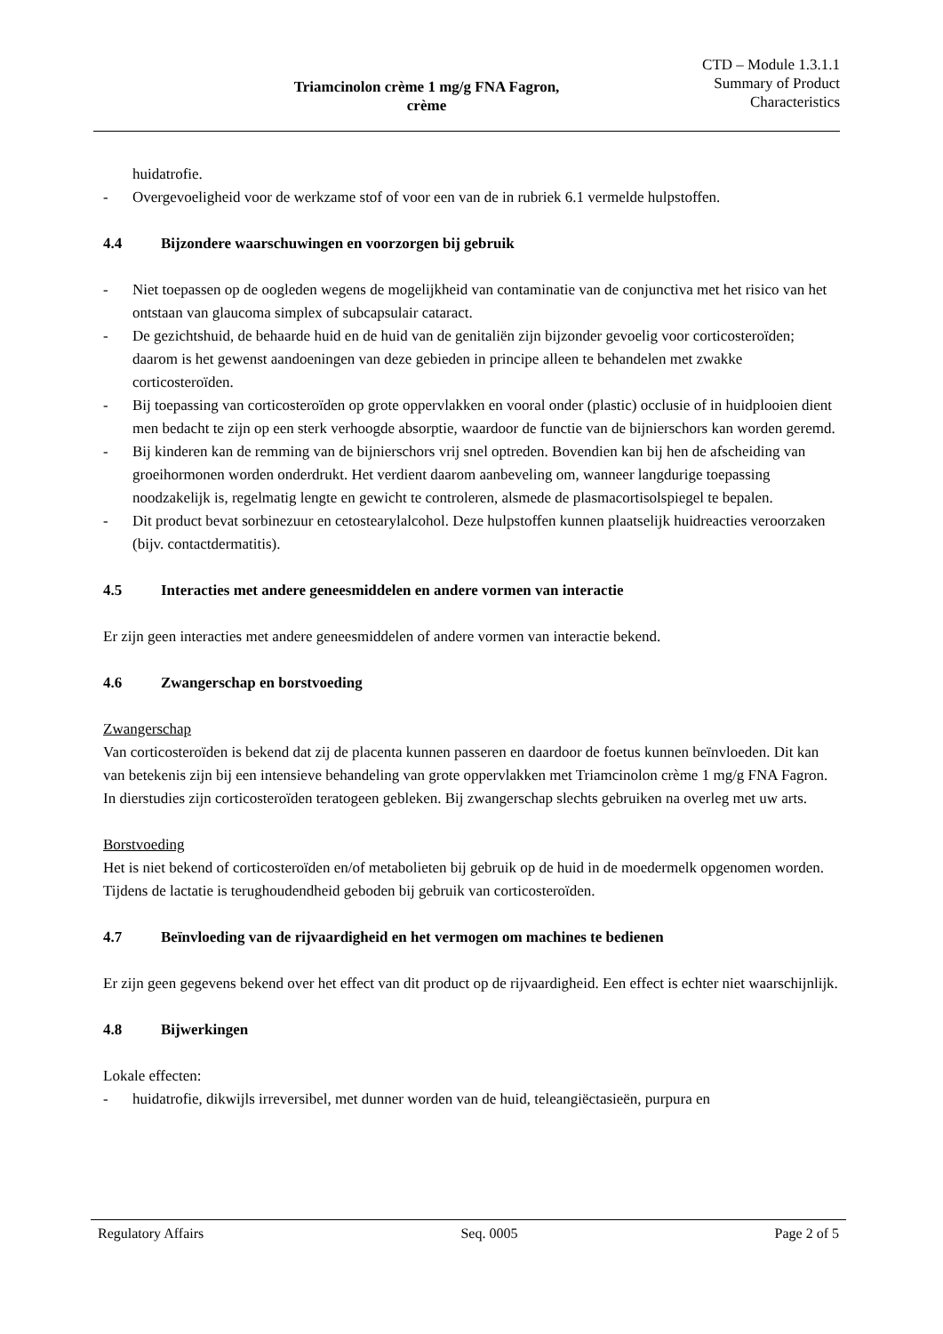Triamcinolon crème 1 mg/g FNA Fagron,
crème
CTD – Module 1.3.1.1
Summary of Product
Characteristics
huidatrofie.
- Overgevoeligheid voor de werkzame stof of voor een van de in rubriek 6.1 vermelde hulpstoffen.
4.4 Bijzondere waarschuwingen en voorzorgen bij gebruik
- Niet toepassen op de oogleden wegens de mogelijkheid van contaminatie van de conjunctiva met het risico van het ontstaan van glaucoma simplex of subcapsulair cataract.
- De gezichtshuid, de behaarde huid en de huid van de genitaliën zijn bijzonder gevoelig voor corticosteroïden; daarom is het gewenst aandoeningen van deze gebieden in principe alleen te behandelen met zwakke corticosteroïden.
- Bij toepassing van corticosteroïden op grote oppervlakken en vooral onder (plastic) occlusie of in huidplooien dient men bedacht te zijn op een sterk verhoogde absorptie, waardoor de functie van de bijnierschors kan worden geremd.
- Bij kinderen kan de remming van de bijnierschors vrij snel optreden. Bovendien kan bij hen de afscheiding van groeihormonen worden onderdrukt. Het verdient daarom aanbeveling om, wanneer langdurige toepassing noodzakelijk is, regelmatig lengte en gewicht te controleren, alsmede de plasmacortisolspiegel te bepalen.
- Dit product bevat sorbinezuur en cetostearylalcohol. Deze hulpstoffen kunnen plaatselijk huidreacties veroorzaken (bijv. contactdermatitis).
4.5 Interacties met andere geneesmiddelen en andere vormen van interactie
Er zijn geen interacties met andere geneesmiddelen of andere vormen van interactie bekend.
4.6 Zwangerschap en borstvoeding
Zwangerschap
Van corticosteroïden is bekend dat zij de placenta kunnen passeren en daardoor de foetus kunnen beïnvloeden. Dit kan van betekenis zijn bij een intensieve behandeling van grote oppervlakken met Triamcinolon crème 1 mg/g FNA Fagron. In dierstudies zijn corticosteroïden teratogeen gebleken. Bij zwangerschap slechts gebruiken na overleg met uw arts.
Borstvoeding
Het is niet bekend of corticosteroïden en/of metabolieten bij gebruik op de huid in de moedermelk opgenomen worden. Tijdens de lactatie is terughoudendheid geboden bij gebruik van corticosteroïden.
4.7 Beïnvloeding van de rijvaardigheid en het vermogen om machines te bedienen
Er zijn geen gegevens bekend over het effect van dit product op de rijvaardigheid. Een effect is echter niet waarschijnlijk.
4.8 Bijwerkingen
Lokale effecten:
- huidatrofie, dikwijls irreversibel, met dunner worden van de huid, teleangiëctasieën, purpura en
Regulatory Affairs Seq. 0005 Page 2 of 5